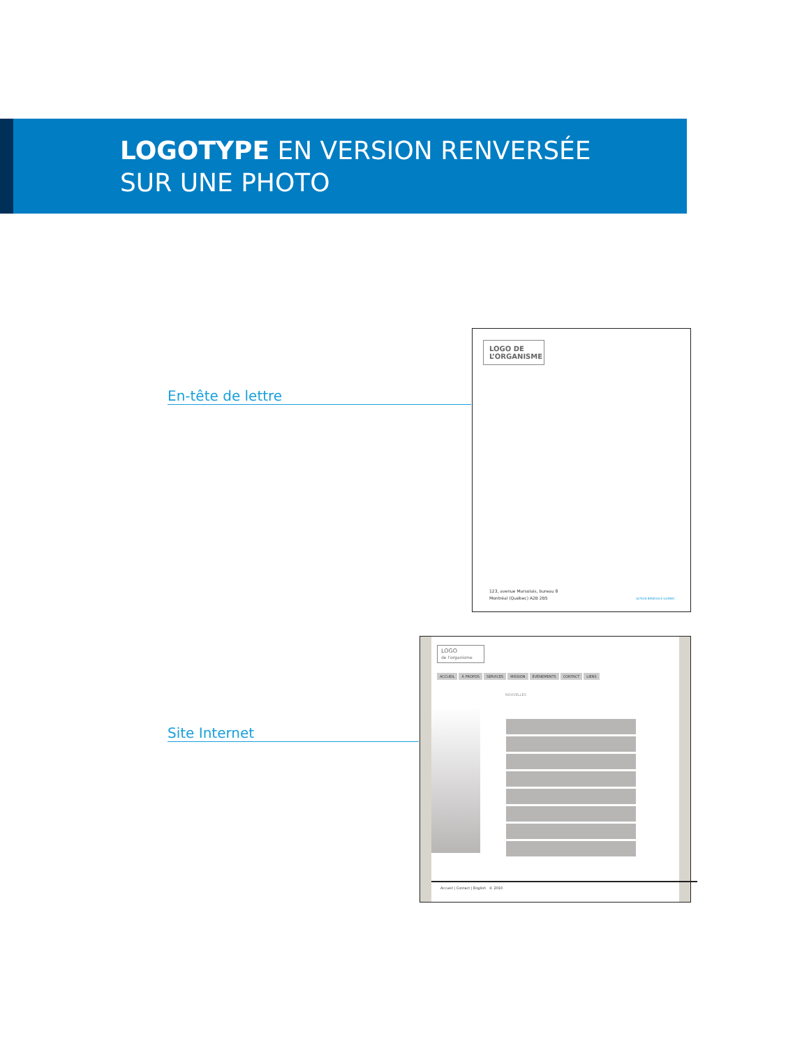LOGOTYPE EN VERSION RENVERSÉE
SUR UNE PHOTO
En-tête de lettre
LOGO DE L’ORGANISME
123, avenue Marsolais, bureau 8
Montréal (Québec) A2B 2B5
ACTION BÉNÉVOLE QUÉBEC
Site Internet
LOGO
de l’organisme
ACCUEIL À PROPOS SERVICES MISSION ÉVÉNEMENTS CONTACT LIENS
NOUVELLES
Accueil | Contact | English © 2010